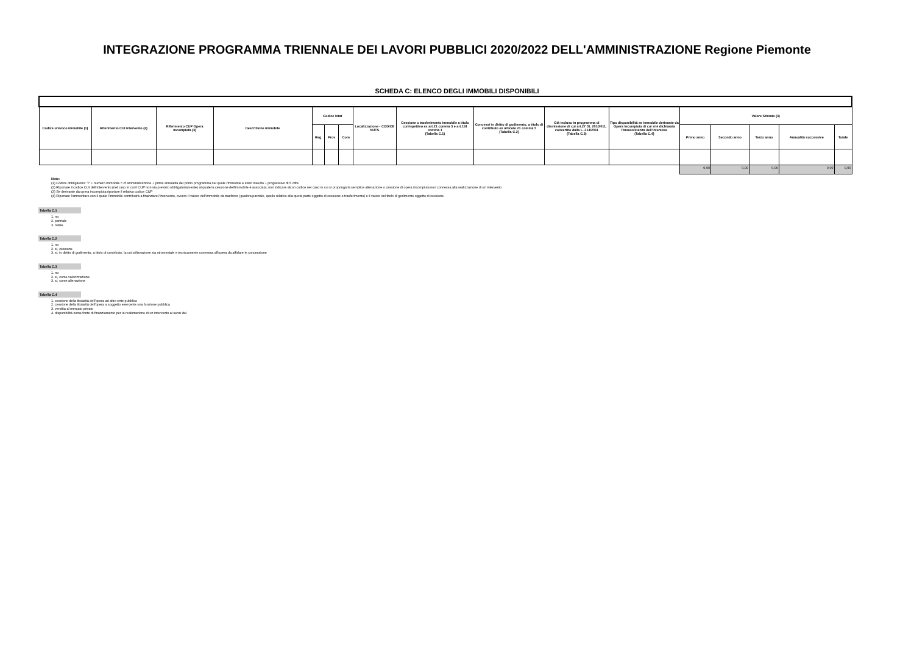INTEGRAZIONE PROGRAMMA TRIENNALE DEI LAVORI PUBBLICI 2020/2022 DELL'AMMINISTRAZIONE Regione Piemonte
SCHEDA C: ELENCO DEGLI IMMOBILI DISPONIBILI
| Codice univoco immobile (1) | Riferimento CUI intervento (2) | Riferimento CUP Opera Incompiuta (3) | Descrizione immobile | Codice Istat | | | Localizzazione - CODICE NUTS | Cessione o trasferimento immobile a titolo corrispettivo ex art.21 comma 5 e art.191 comma 1 (Tabella C.1) | Concessi in diritto di godimento, a titolo di contributo ex articolo 21 comma 5 (Tabella C.2) | Già incluso in programma di dismissione di cui art.27 DL 201/2011, convertito dalla L. 214/2011 (Tabella C.3) | Tipo disponibilità se immobile derivante da Opera Incompiuta di cui si è dichiarata l'insussistenza dell'interesse (Tabella C.4) | Valore Stimato (4) | | | | |
| --- | --- | --- | --- | --- | --- | --- | --- | --- | --- | --- | --- | --- | --- | --- | --- | --- |
| | | | | Reg | Prov | Com | | | | | | Primo anno | Secondo anno | Terzo anno | Annualità successive | Totale |
| | | | | | | | | | | | | 0,00 | 0,00 | 0,00 | 0,00 | 0,00 |
Note:
(1) Codice obbligatorio: "I" + numero immobile = cf amministrazione + prima annualità del primo programma nel quale l'immobile è stato inserito + progressivo di 5 cifre
(2) Riportare il codice CUI dell'intervento (nel caso in cui il CUP non sia previsto obbligatoriamente) al quale la cessione dell'immobile è associata; non indicare alcun codice nel caso in cui si proponga la semplice alienazione o cessione di opera incompiuta non connessa alla realizzazione di un intervento
(3) Se derivante da opera incompiuta riportare il relativo codice CUP
(4) Riportare l'ammontare con il quale l'immobile contribuirà a finanziare l'intervento, ovvero Il valore dell'immobile da trasferire (qualora parziale, quello relativo alla quota parte oggetto di cessione o trasferimento) o il valore del titolo di godimento oggetto di cessione.
Tabella C.1
1. no
2. parziale
3. totale
Tabella C.2
1. no
2. si, cessione
3. si, in diritto di godimento, a titolo di contributo, la cui utilizzazione sia strumentale e tecnicamente connessa all'opera da affidare in concessione
Tabella C.3
1. no
2. si, come valorizzazione
3. si, come alienazione
Tabella C.4
1. cessione della titolarità dell'opera ad altro ente pubblico
2. cessione della titolarità dell'opera a soggetto esercente una funzione pubblica
3. vendita al mercato privato
4. disponibilità come fonte di finanziamento per la realizzazione di un intervento ai sensi del